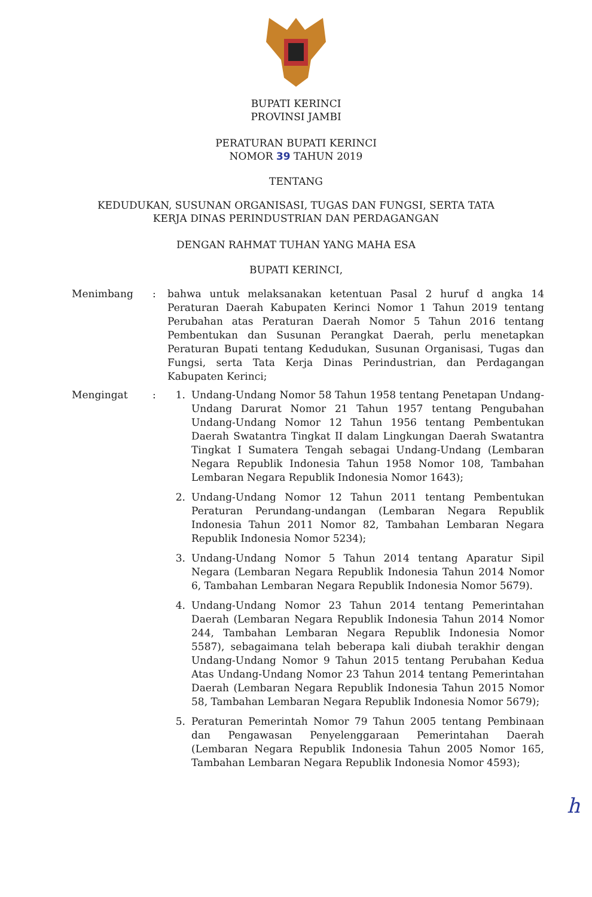BUPATI KERINCI
PROVINSI JAMBI
PERATURAN BUPATI KERINCI
NOMOR 39 TAHUN 2019
TENTANG
KEDUDUKAN, SUSUNAN ORGANISASI, TUGAS DAN FUNGSI, SERTA TATA
KERJA DINAS PERINDUSTRIAN DAN PERDAGANGAN
DENGAN RAHMAT TUHAN YANG MAHA ESA
BUPATI KERINCI,
Menimbang : bahwa untuk melaksanakan ketentuan Pasal 2 huruf d angka 14 Peraturan Daerah Kabupaten Kerinci Nomor 1 Tahun 2019 tentang Perubahan atas Peraturan Daerah Nomor 5 Tahun 2016 tentang Pembentukan dan Susunan Perangkat Daerah, perlu menetapkan Peraturan Bupati tentang Kedudukan, Susunan Organisasi, Tugas dan Fungsi, serta Tata Kerja Dinas Perindustrian, dan Perdagangan Kabupaten Kerinci;
Mengingat : 1. Undang-Undang Nomor 58 Tahun 1958 tentang Penetapan Undang-Undang Darurat Nomor 21 Tahun 1957 tentang Pengubahan Undang-Undang Nomor 12 Tahun 1956 tentang Pembentukan Daerah Swatantra Tingkat II dalam Lingkungan Daerah Swatantra Tingkat I Sumatera Tengah sebagai Undang-Undang (Lembaran Negara Republik Indonesia Tahun 1958 Nomor 108, Tambahan Lembaran Negara Republik Indonesia Nomor 1643);
2. Undang-Undang Nomor 12 Tahun 2011 tentang Pembentukan Peraturan Perundang-undangan (Lembaran Negara Republik Indonesia Tahun 2011 Nomor 82, Tambahan Lembaran Negara Republik Indonesia Nomor 5234);
3. Undang-Undang Nomor 5 Tahun 2014 tentang Aparatur Sipil Negara (Lembaran Negara Republik Indonesia Tahun 2014 Nomor 6, Tambahan Lembaran Negara Republik Indonesia Nomor 5679).
4. Undang-Undang Nomor 23 Tahun 2014 tentang Pemerintahan Daerah (Lembaran Negara Republik Indonesia Tahun 2014 Nomor 244, Tambahan Lembaran Negara Republik Indonesia Nomor 5587), sebagaimana telah beberapa kali diubah terakhir dengan Undang-Undang Nomor 9 Tahun 2015 tentang Perubahan Kedua Atas Undang-Undang Nomor 23 Tahun 2014 tentang Pemerintahan Daerah (Lembaran Negara Republik Indonesia Tahun 2015 Nomor 58, Tambahan Lembaran Negara Republik Indonesia Nomor 5679);
5. Peraturan Pemerintah Nomor 79 Tahun 2005 tentang Pembinaan dan Pengawasan Penyelenggaraan Pemerintahan Daerah (Lembaran Negara Republik Indonesia Tahun 2005 Nomor 165, Tambahan Lembaran Negara Republik Indonesia Nomor 4593);
h